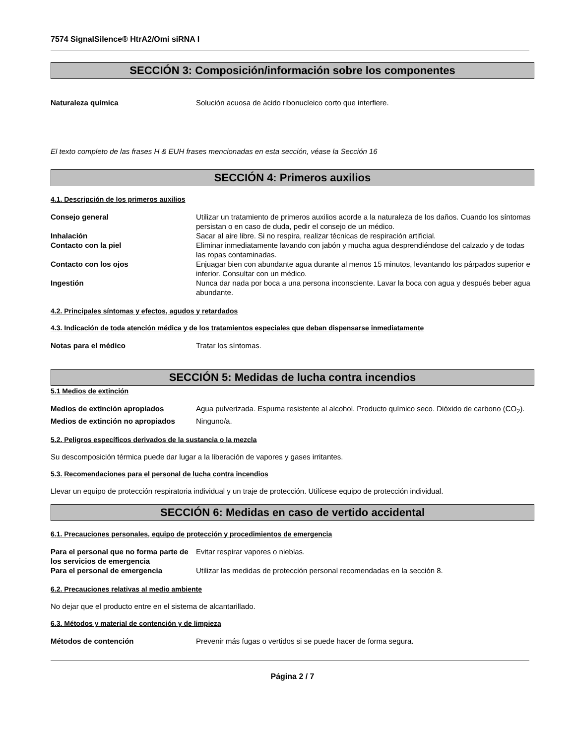7574 SignalSilence® HtrA2/Omi siRNA I
SECCIÓN 3: Composición/información sobre los componentes
Naturaleza química Solución acuosa de ácido ribonucleico corto que interfiere.
El texto completo de las frases H & EUH frases mencionadas en esta sección, véase la Sección 16
SECCIÓN 4: Primeros auxilios
4.1. Descripción de los primeros auxilios
Consejo general Utilizar un tratamiento de primeros auxilios acorde a la naturaleza de los daños. Cuando los síntomas persistan o en caso de duda, pedir el consejo de un médico.
Inhalación Sacar al aire libre. Si no respira, realizar técnicas de respiración artificial.
Contacto con la piel Eliminar inmediatamente lavando con jabón y mucha agua desprendiéndose del calzado y de todas las ropas contaminadas.
Contacto con los ojos Enjuagar bien con abundante agua durante al menos 15 minutos, levantando los párpados superior e inferior. Consultar con un médico.
Ingestión Nunca dar nada por boca a una persona inconsciente. Lavar la boca con agua y después beber agua abundante.
4.2. Principales síntomas y efectos, agudos y retardados
4.3. Indicación de toda atención médica y de los tratamientos especiales que deban dispensarse inmediatamente
Notas para el médico Tratar los síntomas.
SECCIÓN 5: Medidas de lucha contra incendios
5.1 Medios de extinción
Medios de extinción apropiados Agua pulverizada. Espuma resistente al alcohol. Producto químico seco. Dióxido de carbono (CO<sub>2</sub>).
Medios de extinción no apropiados
Ninguno/a.
5.2. Peligros específicos derivados de la sustancia o la mezcla
Su descomposición térmica puede dar lugar a la liberación de vapores y gases irritantes.
5.3. Recomendaciones para el personal de lucha contra incendios
Llevar un equipo de protección respiratoria individual y un traje de protección. Utilícese equipo de protección individual.
SECCIÓN 6: Medidas en caso de vertido accidental
6.1. Precauciones personales, equipo de protección y procedimientos de emergencia
Para el personal que no forma parte de los servicios de emergencia
Evitar respirar vapores o nieblas.
Para el personal de emergencia Utilizar las medidas de protección personal recomendadas en la sección 8.
6.2. Precauciones relativas al medio ambiente
No dejar que el producto entre en el sistema de alcantarillado.
6.3. Métodos y material de contención y de limpieza
Métodos de contención Prevenir más fugas o vertidos si se puede hacer de forma segura.
Página 2 / 7